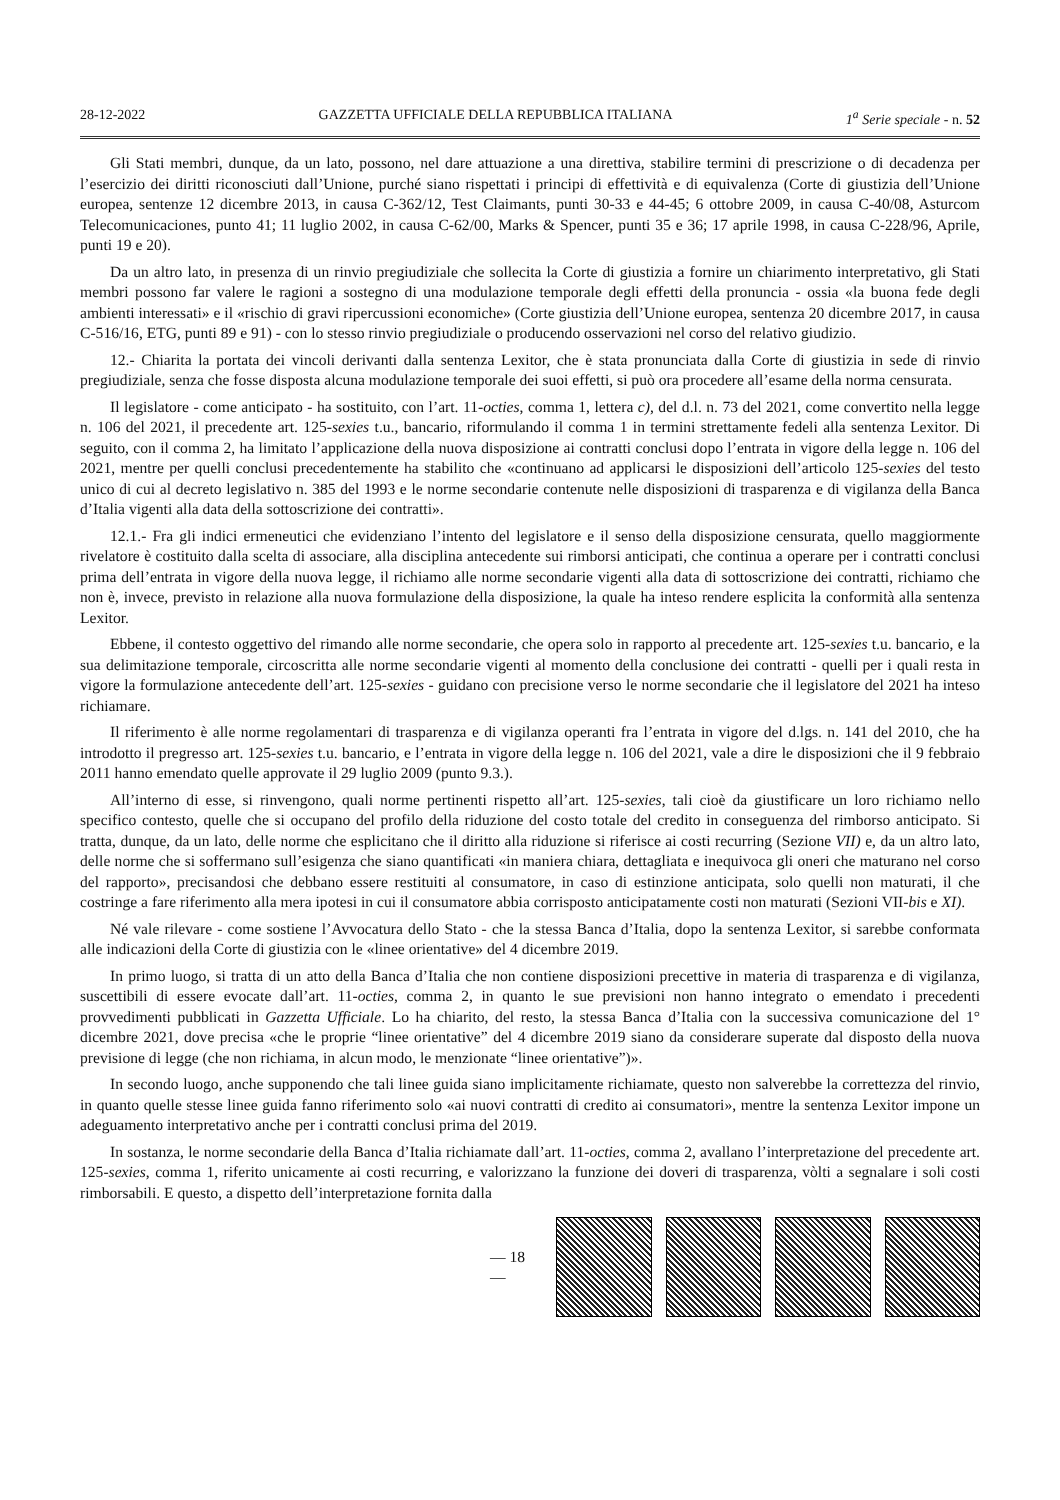28-12-2022 GAZZETTA UFFICIALE DELLA REPUBBLICA ITALIANA 1<sup>a</sup> Serie speciale - n. 52
Gli Stati membri, dunque, da un lato, possono, nel dare attuazione a una direttiva, stabilire termini di prescrizione o di decadenza per l’esercizio dei diritti riconosciuti dall’Unione, purché siano rispettati i principi di effettività e di equivalenza (Corte di giustizia dell’Unione europea, sentenze 12 dicembre 2013, in causa C-362/12, Test Claimants, punti 30-33 e 44-45; 6 ottobre 2009, in causa C-40/08, Asturcom Telecomunicaciones, punto 41; 11 luglio 2002, in causa C-62/00, Marks & Spencer, punti 35 e 36; 17 aprile 1998, in causa C-228/96, Aprile, punti 19 e 20).
Da un altro lato, in presenza di un rinvio pregiudiziale che sollecita la Corte di giustizia a fornire un chiarimento interpretativo, gli Stati membri possono far valere le ragioni a sostegno di una modulazione temporale degli effetti della pronuncia - ossia «la buona fede degli ambienti interessati» e il «rischio di gravi ripercussioni economiche» (Corte giustizia dell’Unione europea, sentenza 20 dicembre 2017, in causa C-516/16, ETG, punti 89 e 91) - con lo stesso rinvio pregiudiziale o producendo osservazioni nel corso del relativo giudizio.
12.- Chiarita la portata dei vincoli derivanti dalla sentenza Lexitor, che è stata pronunciata dalla Corte di giustizia in sede di rinvio pregiudiziale, senza che fosse disposta alcuna modulazione temporale dei suoi effetti, si può ora procedere all’esame della norma censurata.
Il legislatore - come anticipato - ha sostituito, con l’art. 11-octies, comma 1, lettera c), del d.l. n. 73 del 2021, come convertito nella legge n. 106 del 2021, il precedente art. 125-sexies t.u., bancario, riformulando il comma 1 in termini strettamente fedeli alla sentenza Lexitor. Di seguito, con il comma 2, ha limitato l’applicazione della nuova disposizione ai contratti conclusi dopo l’entrata in vigore della legge n. 106 del 2021, mentre per quelli conclusi precedentemente ha stabilito che «continuano ad applicarsi le disposizioni dell’articolo 125-sexies del testo unico di cui al decreto legislativo n. 385 del 1993 e le norme secondarie contenute nelle disposizioni di trasparenza e di vigilanza della Banca d’Italia vigenti alla data della sottoscrizione dei contratti».
12.1.- Fra gli indici ermeneutici che evidenziano l’intento del legislatore e il senso della disposizione censurata, quello maggiormente rivelatore è costituito dalla scelta di associare, alla disciplina antecedente sui rimborsi anticipati, che continua a operare per i contratti conclusi prima dell’entrata in vigore della nuova legge, il richiamo alle norme secondarie vigenti alla data di sottoscrizione dei contratti, richiamo che non è, invece, previsto in relazione alla nuova formulazione della disposizione, la quale ha inteso rendere esplicita la conformità alla sentenza Lexitor.
Ebbene, il contesto oggettivo del rimando alle norme secondarie, che opera solo in rapporto al precedente art. 125-sexies t.u. bancario, e la sua delimitazione temporale, circoscritta alle norme secondarie vigenti al momento della conclusione dei contratti - quelli per i quali resta in vigore la formulazione antecedente dell’art. 125-sexies - guidano con precisione verso le norme secondarie che il legislatore del 2021 ha inteso richiamare.
Il riferimento è alle norme regolamentari di trasparenza e di vigilanza operanti fra l’entrata in vigore del d.lgs. n. 141 del 2010, che ha introdotto il pregresso art. 125-sexies t.u. bancario, e l’entrata in vigore della legge n. 106 del 2021, vale a dire le disposizioni che il 9 febbraio 2011 hanno emendato quelle approvate il 29 luglio 2009 (punto 9.3.).
All’interno di esse, si rinvengono, quali norme pertinenti rispetto all’art. 125-sexies, tali cioè da giustificare un loro richiamo nello specifico contesto, quelle che si occupano del profilo della riduzione del costo totale del credito in conseguenza del rimborso anticipato. Si tratta, dunque, da un lato, delle norme che esplicitano che il diritto alla riduzione si riferisce ai costi recurring (Sezione VII) e, da un altro lato, delle norme che si soffermano sull’esigenza che siano quantificati «in maniera chiara, dettagliata e inequivoca gli oneri che maturano nel corso del rapporto», precisandosi che debbano essere restituiti al consumatore, in caso di estinzione anticipata, solo quelli non maturati, il che costringe a fare riferimento alla mera ipotesi in cui il consumatore abbia corrisposto anticipatamente costi non maturati (Sezioni VII-bis e XI).
Né vale rilevare - come sostiene l’Avvocatura dello Stato - che la stessa Banca d’Italia, dopo la sentenza Lexitor, si sarebbe conformata alle indicazioni della Corte di giustizia con le «linee orientative» del 4 dicembre 2019.
In primo luogo, si tratta di un atto della Banca d’Italia che non contiene disposizioni precettive in materia di trasparenza e di vigilanza, suscettibili di essere evocate dall’art. 11-octies, comma 2, in quanto le sue previsioni non hanno integrato o emendato i precedenti provvedimenti pubblicati in Gazzetta Ufficiale. Lo ha chiarito, del resto, la stessa Banca d’Italia con la successiva comunicazione del 1° dicembre 2021, dove precisa «che le proprie “linee orientative” del 4 dicembre 2019 siano da considerare superate dal disposto della nuova previsione di legge (che non richiama, in alcun modo, le menzionate “linee orientative”)».
In secondo luogo, anche supponendo che tali linee guida siano implicitamente richiamate, questo non salverebbe la correttezza del rinvio, in quanto quelle stesse linee guida fanno riferimento solo «ai nuovi contratti di credito ai consumatori», mentre la sentenza Lexitor impone un adeguamento interpretativo anche per i contratti conclusi prima del 2019.
In sostanza, le norme secondarie della Banca d’Italia richiamate dall’art. 11-octies, comma 2, avallano l’interpretazione del precedente art. 125-sexies, comma 1, riferito unicamente ai costi recurring, e valorizzano la funzione dei doveri di trasparenza, vòlti a segnalare i soli costi rimborsabili. E questo, a dispetto dell’interpretazione fornita dalla
— 18 —